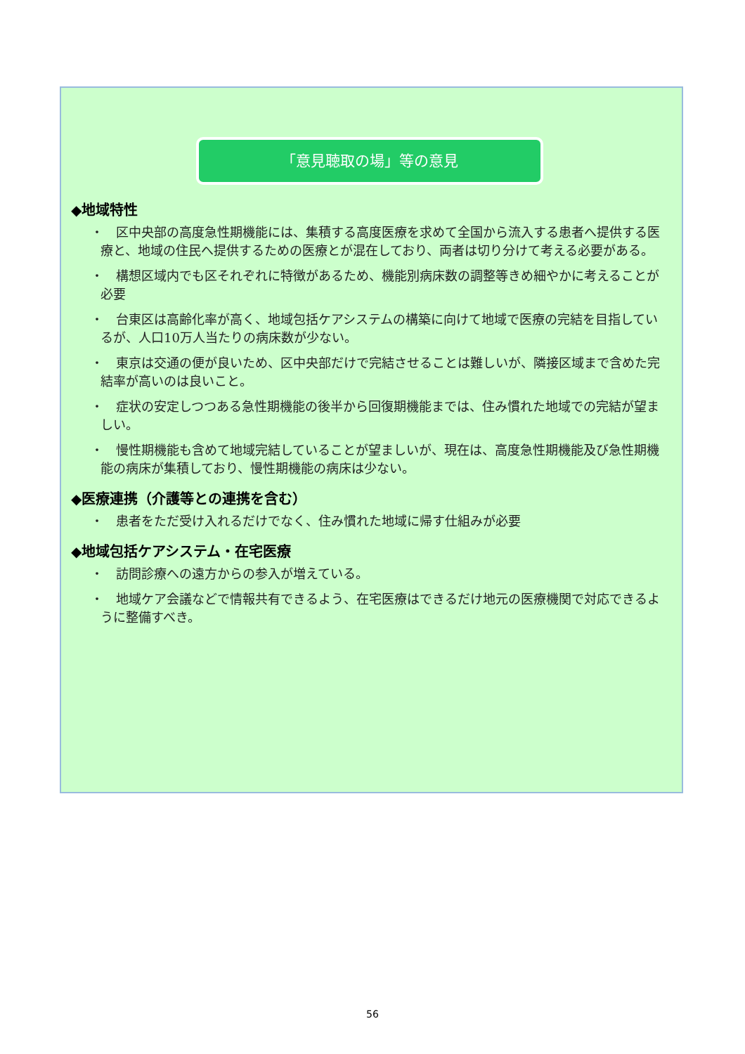「意見聴取の場」等の意見
◆地域特性
・　区中央部の高度急性期機能には、集積する高度医療を求めて全国から流入する患者へ提供する医療と、地域の住民へ提供するための医療とが混在しており、両者は切り分けて考える必要がある。
・　構想区域内でも区それぞれに特徴があるため、機能別病床数の調整等きめ細やかに考えることが必要
・　台東区は高齢化率が高く、地域包括ケアシステムの構築に向けて地域で医療の完結を目指しているが、人口10万人当たりの病床数が少ない。
・　東京は交通の便が良いため、区中央部だけで完結させることは難しいが、隣接区域まで含めた完結率が高いのは良いこと。
・　症状の安定しつつある急性期機能の後半から回復期機能までは、住み慣れた地域での完結が望ましい。
・　慢性期機能も含めて地域完結していることが望ましいが、現在は、高度急性期機能及び急性期機能の病床が集積しており、慢性期機能の病床は少ない。
◆医療連携（介護等との連携を含む）
・　患者をただ受け入れるだけでなく、住み慣れた地域に帰す仕組みが必要
◆地域包括ケアシステム・在宅医療
・　訪問診療への遠方からの参入が増えている。
・　地域ケア会議などで情報共有できるよう、在宅医療はできるだけ地元の医療機関で対応できるように整備すべき。
56